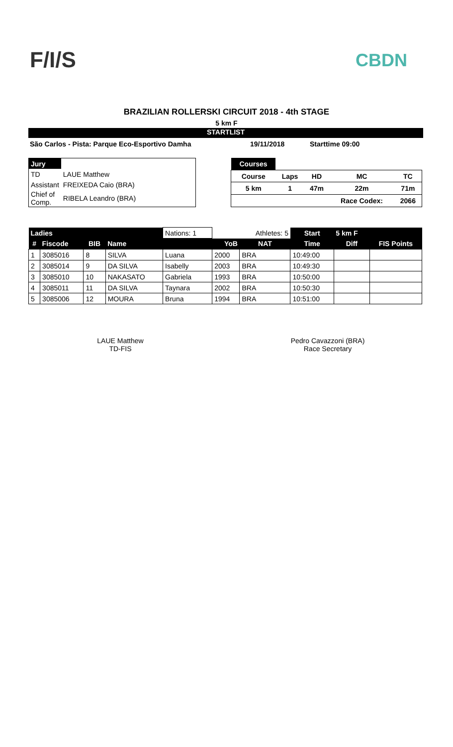F/I/S CBDN
BRAZILIAN ROLLERSKI CIRCUIT 2018 - 4th STAGE
5 km F
STARTLIST
São Carlos - Pista: Parque Eco-Esportivo Damha 19/11/2018 Starttime 09:00
| Jury | |
| TD | LAUE Matthew |
| Assistant | FREIXEDA Caio (BRA) |
| Chief of Comp. | RIBELA Leandro (BRA) |
| Courses | | | | |
| Course | Laps | HD | MC | TC |
| 5 km | 1 | 47m | 22m | 71m |
| | | | Race Codex: | 2066 |
| Ladies | | | | Nations: 1 | | Athletes: 5 | Start | 5 km F | |
| # | Fiscode | BIB | Name | | YoB | NAT | Time | Diff | FIS Points |
| 1 | 3085016 | 8 | SILVA | Luana | 2000 | BRA | 10:49:00 | | |
| 2 | 3085014 | 9 | DA SILVA | Isabelly | 2003 | BRA | 10:49:30 | | |
| 3 | 3085010 | 10 | NAKASATO | Gabriela | 1993 | BRA | 10:50:00 | | |
| 4 | 3085011 | 11 | DA SILVA | Taynara | 2002 | BRA | 10:50:30 | | |
| 5 | 3085006 | 12 | MOURA | Bruna | 1994 | BRA | 10:51:00 | | |
LAUE Matthew
TD-FIS
Pedro Cavazzoni (BRA)
Race Secretary